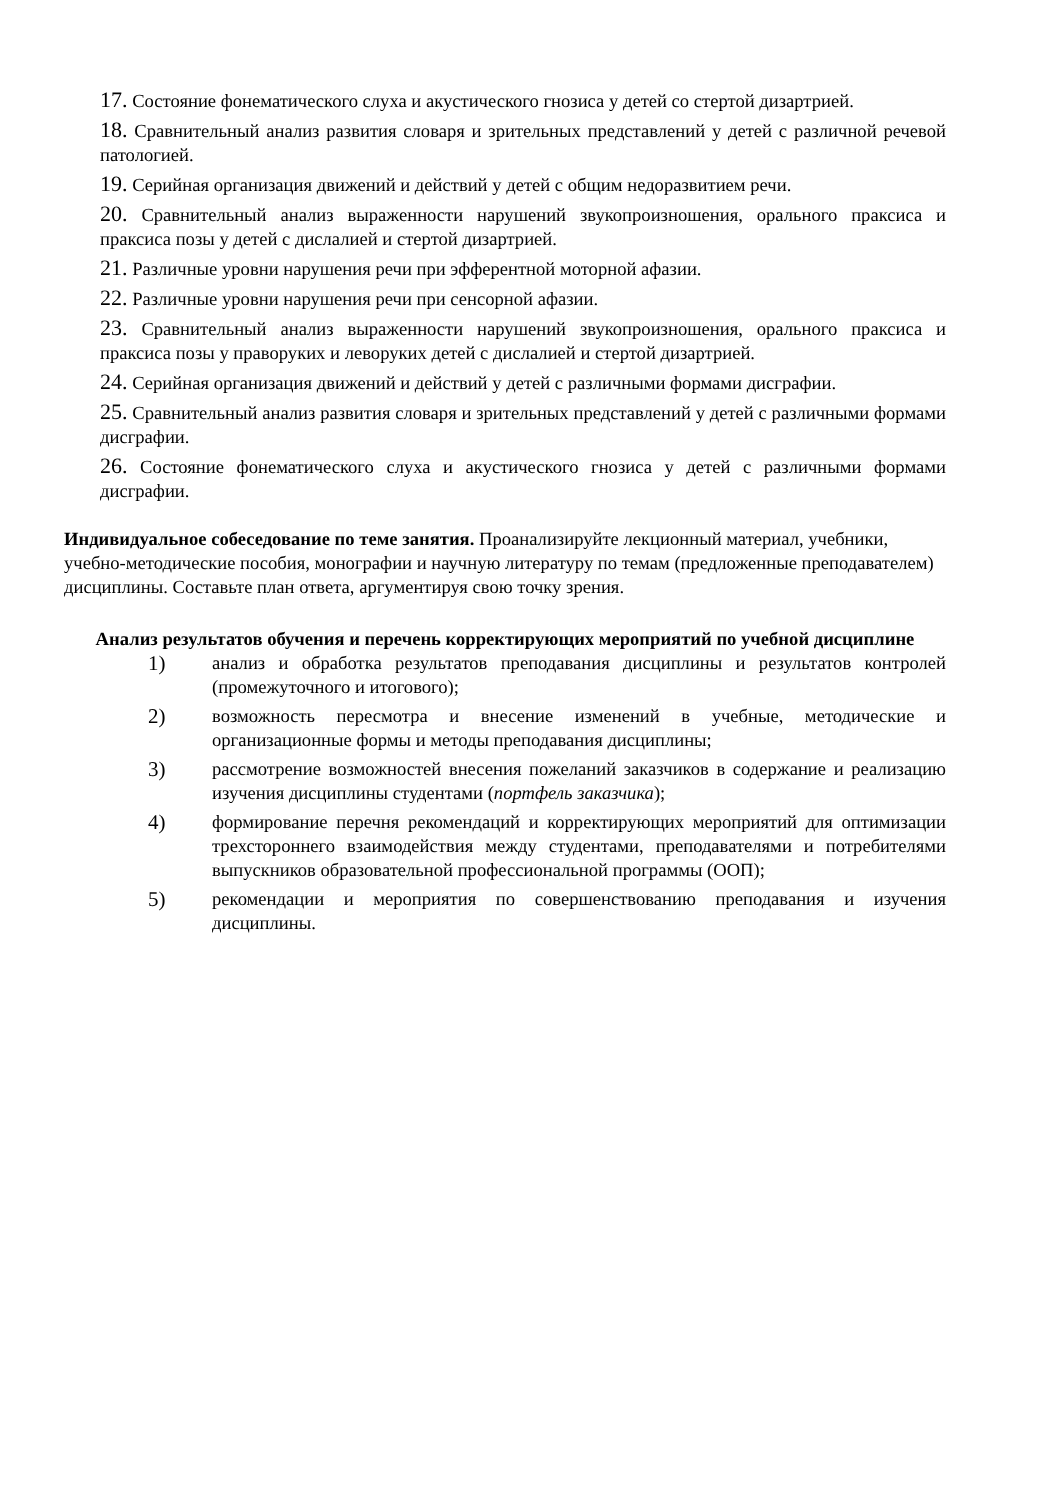17. Состояние фонематического слуха и акустического гнозиса у детей со стертой дизартрией.
18. Сравнительный анализ развития словаря и зрительных представлений у детей с различной речевой патологией.
19. Серийная организация движений и действий у детей с общим недоразвитием речи.
20. Сравнительный анализ выраженности нарушений звукопроизношения, орального праксиса и праксиса позы у детей с дислалией и стертой дизартрией.
21. Различные уровни нарушения речи при эфферентной моторной афазии.
22. Различные уровни нарушения речи при сенсорной афазии.
23. Сравнительный анализ выраженности нарушений звукопроизношения, орального праксиса и праксиса позы у праворуких и леворуких детей с дислалией и стертой дизартрией.
24. Серийная организация движений и действий у детей с различными формами дисграфии.
25. Сравнительный анализ развития словаря и зрительных представлений у детей с различными формами дисграфии.
26. Состояние фонематического слуха и акустического гнозиса у детей с различными формами дисграфии.
Индивидуальное собеседование по теме занятия. Проанализируйте лекционный материал, учебники, учебно-методические пособия, монографии и научную литературу по темам (предложенные преподавателем) дисциплины. Составьте план ответа, аргументируя свою точку зрения.
Анализ результатов обучения и перечень корректирующих мероприятий по учебной дисциплине
1) анализ и обработка результатов преподавания дисциплины и результатов контролей (промежуточного и итогового);
2) возможность пересмотра и внесение изменений в учебные, методические и организационные формы и методы преподавания дисциплины;
3) рассмотрение возможностей внесения пожеланий заказчиков в содержание и реализацию изучения дисциплины студентами (портфель заказчика);
4) формирование перечня рекомендаций и корректирующих мероприятий для оптимизации трехстороннего взаимодействия между студентами, преподавателями и потребителями выпускников образовательной профессиональной программы (ООП);
5) рекомендации и мероприятия по совершенствованию преподавания и изучения дисциплины.